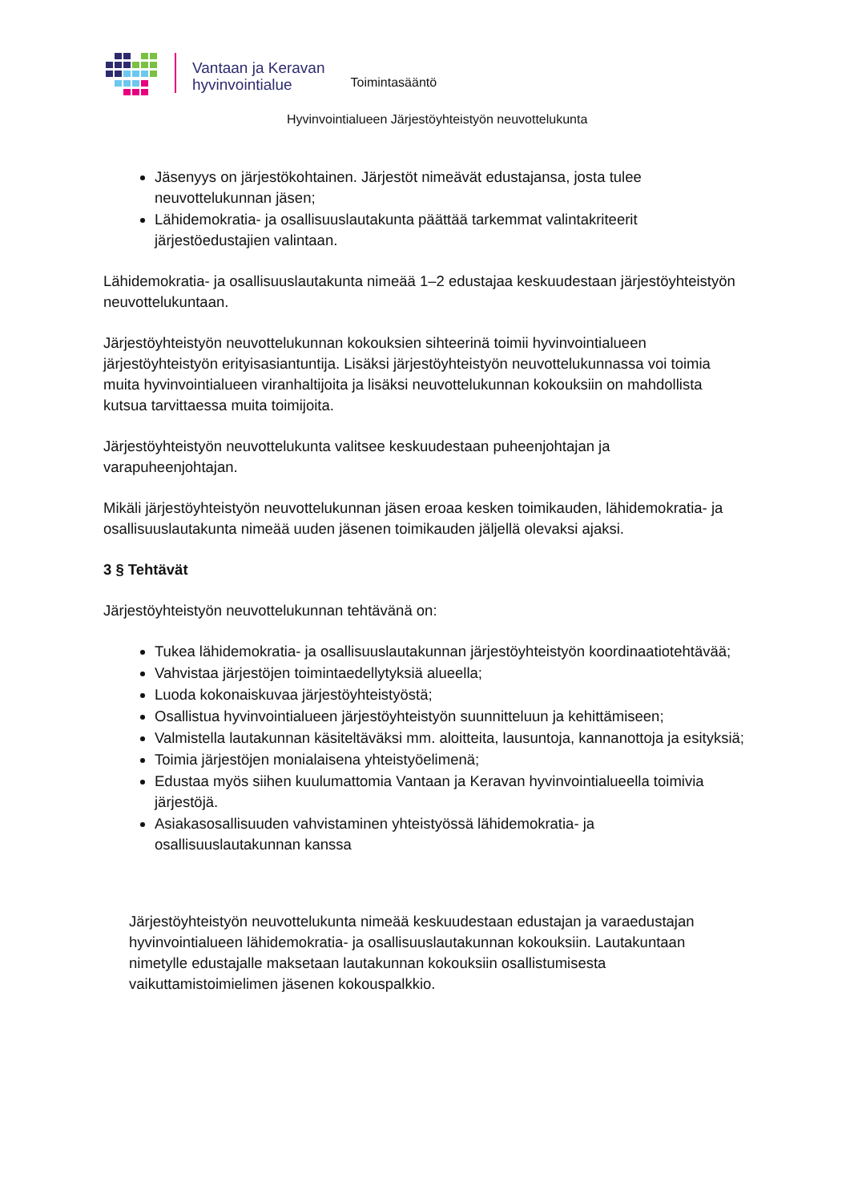Vantaan ja Keravan
hyvinvointialue
Toimintasääntö
Hyvinvointialueen Järjestöyhteistyön neuvottelukunta
Jäsenyys on järjestökohtainen. Järjestöt nimeävät edustajansa, josta tulee neuvottelukunnan jäsen;
Lähidemokratia- ja osallisuuslautakunta päättää tarkemmat valintakriteerit järjestöedustajien valintaan.
Lähidemokratia- ja osallisuuslautakunta nimeää 1–2 edustajaa keskuudestaan järjestöyhteistyön neuvottelukuntaan.
Järjestöyhteistyön neuvottelukunnan kokouksien sihteerinä toimii hyvinvointialueen järjestöyhteistyön erityisasiantuntija. Lisäksi järjestöyhteistyön neuvottelukunnassa voi toimia muita hyvinvointialueen viranhaltijoita ja lisäksi neuvottelukunnan kokouksiin on mahdollista kutsua tarvittaessa muita toimijoita.
Järjestöyhteistyön neuvottelukunta valitsee keskuudestaan puheenjohtajan ja varapuheenjohtajan.
Mikäli järjestöyhteistyön neuvottelukunnan jäsen eroaa kesken toimikauden, lähidemokratia- ja osallisuuslautakunta nimeää uuden jäsenen toimikauden jäljellä olevaksi ajaksi.
3 § Tehtävät
Järjestöyhteistyön neuvottelukunnan tehtävänä on:
Tukea lähidemokratia- ja osallisuuslautakunnan järjestöyhteistyön koordinaatiotehtävää;
Vahvistaa järjestöjen toimintaedellytyksiä alueella;
Luoda kokonaiskuvaa järjestöyhteistyöstä;
Osallistua hyvinvointialueen järjestöyhteistyön suunnitteluun ja kehittämiseen;
Valmistella lautakunnan käsiteltäväksi mm. aloitteita, lausuntoja, kannanottoja ja esityksiä;
Toimia järjestöjen monialaisena yhteistyöelimenä;
Edustaa myös siihen kuulumattomia Vantaan ja Keravan hyvinvointialueella toimivia järjestöjä.
Asiakasosallisuuden vahvistaminen yhteistyössä lähidemokratia- ja osallisuuslautakunnan kanssa
Järjestöyhteistyön neuvottelukunta nimeää keskuudestaan edustajan ja varaedustajan hyvinvointialueen lähidemokratia- ja osallisuuslautakunnan kokouksiin. Lautakuntaan nimetylle edustajalle maksetaan lautakunnan kokouksiin osallistumisesta vaikuttamistoimielimen jäsenen kokouspalkkio.